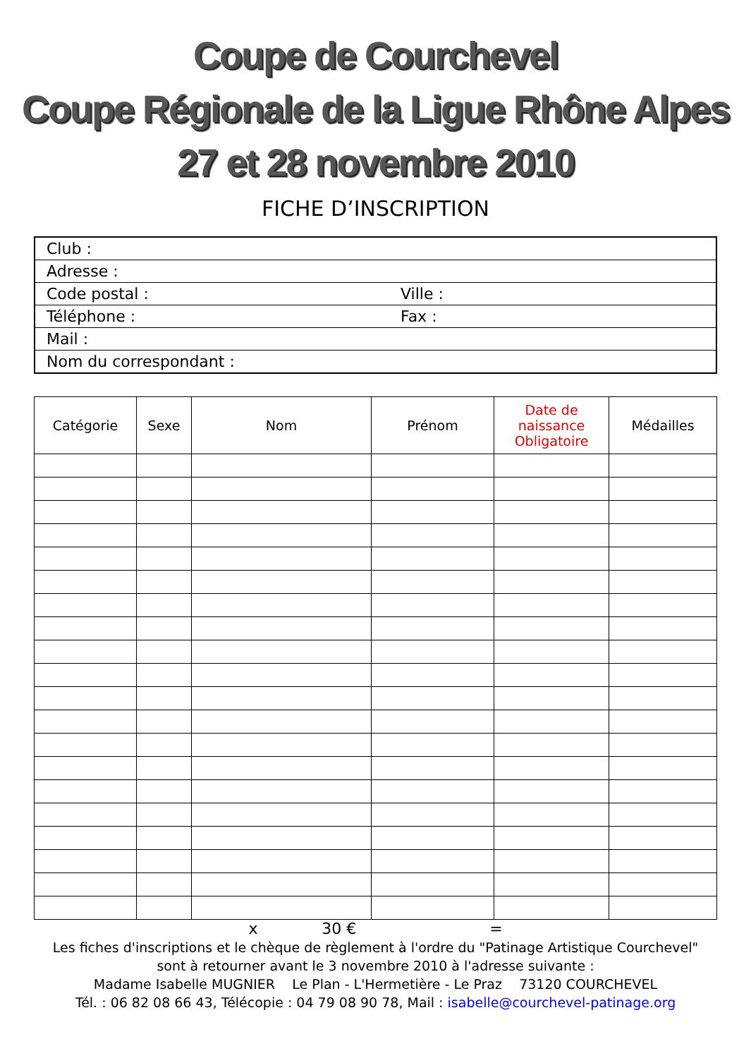Coupe de Courchevel
Coupe Régionale de la Ligue Rhône Alpes
27 et 28 novembre 2010
FICHE D’INSCRIPTION
| Club : | |
| Adresse : | |
| Code postal : | Ville : |
| Téléphone : | Fax : |
| Mail : | |
| Nom du correspondant : | |
| Catégorie | Sexe | Nom | Prénom | Date de naissance Obligatoire | Médailles |
| --- | --- | --- | --- | --- | --- |
x 30 € =
Les fiches d'inscriptions et le chèque de règlement à l'ordre du "Patinage Artistique Courchevel"
sont à retourner avant le 3 novembre 2010 à l'adresse suivante :
Madame Isabelle MUGNIER Le Plan - L'Hermetière - Le Praz 73120 COURCHEVEL
Tél. : 06 82 08 66 43, Télécopie : 04 79 08 90 78, Mail : isabelle@courchevel-patinage.org